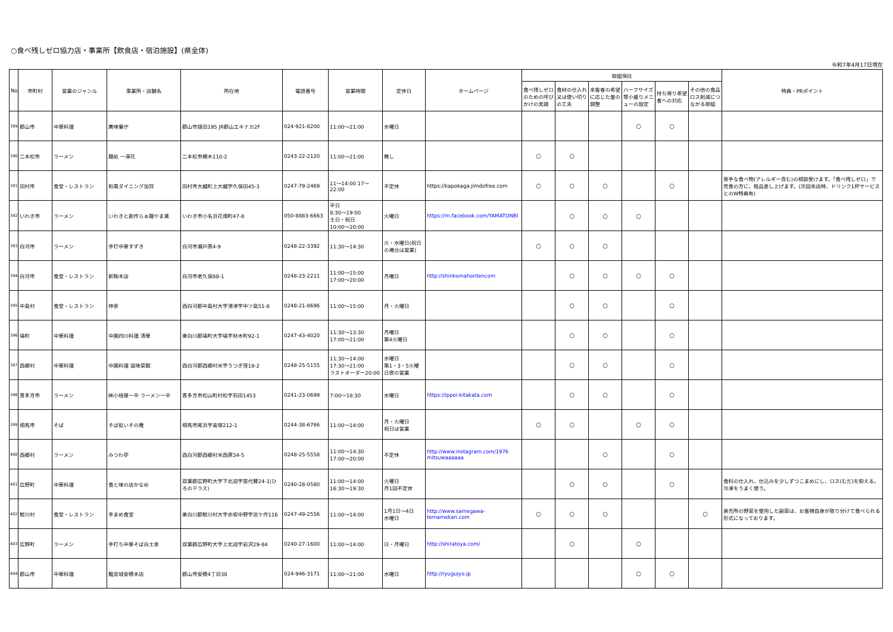○食べ残しゼロ協力店・事業所【飲食店・宿泊施設】(県全体)
令和7年4月17日現在
| No. | 市町村 | 営業のジャンル | 事業所・店舗名 | 所在地 | 電話番号 | 営業時間 | 定休日 | ホームページ | 取組項目 | | | | | | 特典・PRポイント |
| --- | --- | --- | --- | --- | --- | --- | --- | --- | --- | --- | --- | --- | --- | --- | --- |
| | | | | | | | | | 食べ残しゼロのための呼びかけの実践 | 食材の仕入れ又は使い切りの工夫 | 来客者の希望に応じた量の調整 | ハーフサイズ等小盛りメニューの設定 | 持ち帰り希望者への対応 | その他の食品ロス削減につながる取組 | |
| 389 | 郡山市 | 中華料理 | 美味餐庁 | 郡山市燧田195 JR郡山エキナカ2F | 024-921-8200 | 11:00～21:00 | 水曜日 | | | | | ○ | ○ | | |
| 390 | 二本松市 | ラーメン | 麺処 一凛花 | 二本松市槻木110-2 | 0243-22-2120 | 11:00～21:00 | 無し | | ○ | ○ | | | | | |
| 391 | 田村市 | 食堂・レストラン | 和風ダイニング加賀 | 田村市大越町上大越字久保田45-3 | 0247-79-2469 | 11～14:00 17～22:00 | 不定休 | https://kapokaga.jimdofree.com | ○ | ○ | ○ | | ○ | | 苦手な食べ物(アレルギー含む)の相談受けます。「食べ残しゼロ」で完食の方に、粗品差し上げます。(次回来店時、ドリンク1杯サービスとのW特典有) |
| 392 | いわき市 | ラーメン | いわきと創作らぁ麺やま鳶 | いわき市小名浜花畑町47-8 | 050-8883-6663 | 平日 8:30～19:00 土日・祝日 10:00～20:00 | 火曜日 | https://m.facebook.com/YAMATONBI | | ○ | ○ | ○ | | | |
| 393 | 白河市 | ラーメン | 手打中華すずき | 白河市瀬戸原4-9 | 0248-22-3392 | 11:30～14:30 | 火・水曜日(祝日の場合は営業) | | ○ | ○ | ○ | | | | |
| 394 | 白河市 | 食堂・レストラン | 新駒本店 | 白河市老久保88-1 | 0248-23-2211 | 11:00～15:00 17:00～20:00 | 月曜日 | http://shinkomahontencom | | ○ | ○ | ○ | ○ | | |
| 395 | 中島村 | 食堂・レストラン | 仲家 | 西白河郡中島村大字滑津字中ツ島51-8 | 0248-21-8696 | 11:00～15:00 | 月・火曜日 | | | ○ | ○ | | ○ | | |
| 396 | 塙町 | 中華料理 | 中国四川料理 清華 | 東白川郡塙町大字塙字材木町92-1 | 0247-43-4020 | 11:30～13:30 17:00～21:00 | 月曜日 第4火曜日 | | | ○ | ○ | | ○ | | |
| 397 | 西郷村 | 中華料理 | 中国料理 滋味菜館 | 西白河郡西郷村米字うつぎ窪18-2 | 0248-25-5155 | 11:30～14:00 17:30～21:00 ラストオーダー20:00 | 水曜日 第1・3・5火曜日夜の営業 | | | ○ | ○ | | ○ | | |
| 398 | 喜多方市 | ラーメン | ㈱小枝屋一平 ラーメン一平 | 喜多方市松山町村松字石田1453 | 0241-23-0699 | 7:00～18:30 | 水曜日 | https://ippei-kitakata.com | | ○ | ○ | | ○ | | |
| 399 | 相馬市 | そば | そば処いその庵 | 相馬市尾浜字高塚212-1 | 0244-38-6766 | 11:00～14:00 | 月・火曜日 祝日は営業 | | ○ | ○ | | ○ | ○ | | |
| 400 | 西郷村 | ラーメン | みつわ亭 | 西白河郡西郷村米西原34-5 | 0248-25-5558 | 11:00～14:30 17:00～20:00 | 不定休 | http://www.instagram.com/1976 mitsuwaaaaaa | | | ○ | | ○ | | |
| 401 | 広野町 | 中華料理 | 食と味の店かなめ | 双葉郡広野町大字下北迫字苗代替24-1(ひろのテラス) | 0240-28-0580 | 11:00～14:00 16:30～19:30 | 火曜日 月1回不定休 | | | ○ | ○ | | ○ | | 食料の仕入れ、仕込みを少しずつこまめにし、ロス(むだ)を抑える。冷凍をうまく使う。 |
| 402 | 鮫川村 | 食堂・レストラン | 手まめ食堂 | 東白川郡鮫川村大字赤坂中野字巡ケ作116 | 0247-49-2556 | 11:00～14:00 | 1月1日～4日 水曜日 | http://www.samegawa-temamekan.com | ○ | ○ | ○ | | | ○ | 直売所の野菜を使用した副菜は、お客様自身が取り分けて食べられる形式になっております。 |
| 403 | 広野町 | ラーメン | 手打ち中華そば白土家 | 双葉郡広野町大字上北迫字岩沢29-84 | 0240-27-1600 | 11:00～14:00 | 日・月曜日 | http://shiratoya.com/ | | ○ | | ○ | | | |
| 404 | 郡山市 | 中華料理 | 龍宮城安積本店 | 郡山市安積4丁目38 | 024-946-3171 | 11:00～21:00 | 水曜日 | http://ryugujyo.jp | | | | ○ | ○ | | |